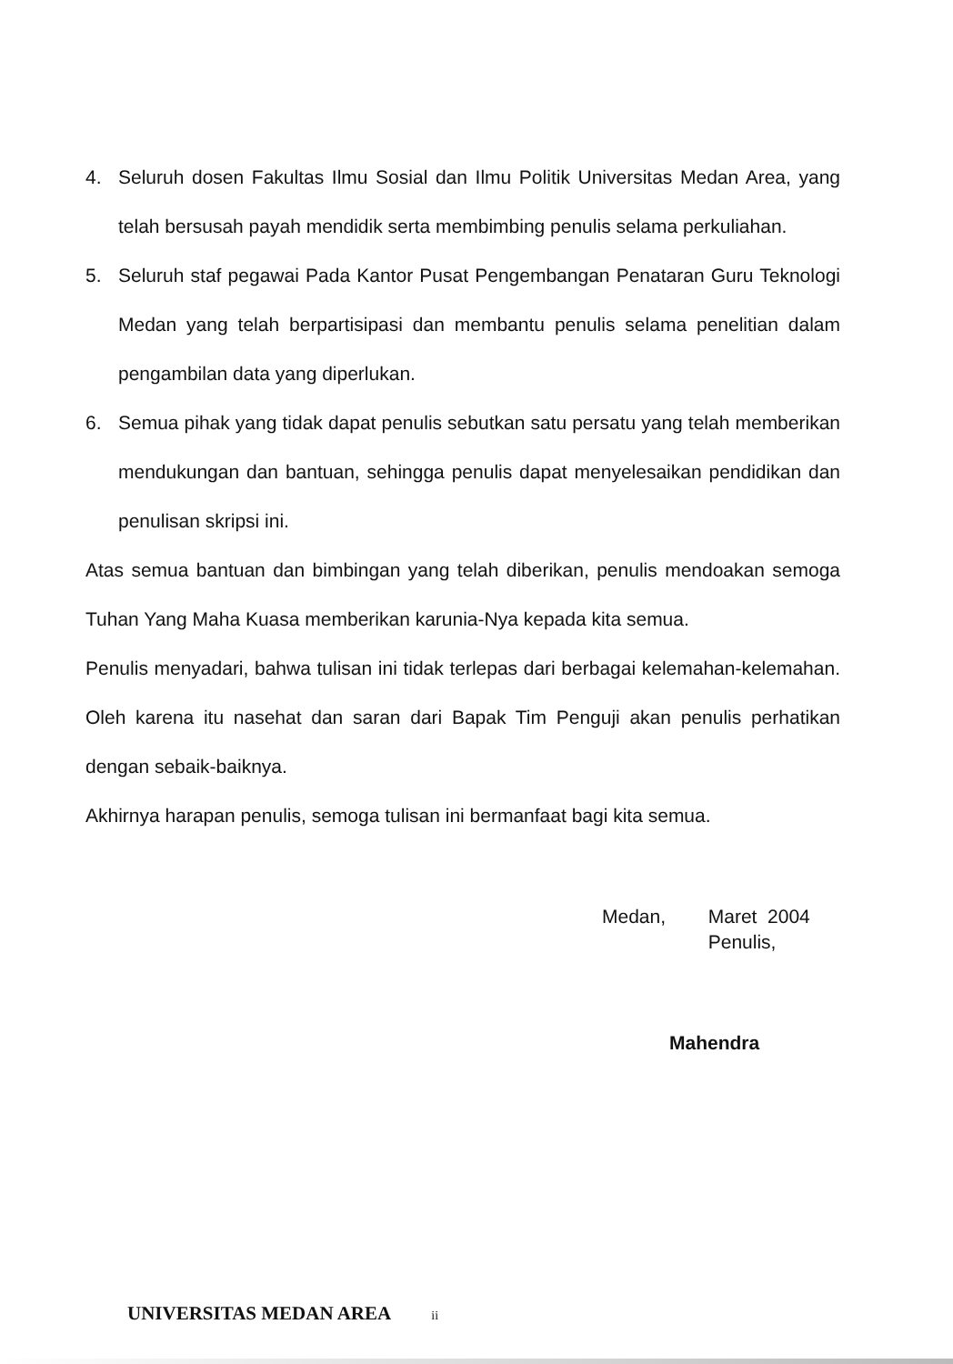4. Seluruh dosen Fakultas Ilmu Sosial dan Ilmu Politik Universitas Medan Area, yang telah bersusah payah mendidik serta membimbing penulis selama perkuliahan.
5. Seluruh staf pegawai Pada Kantor Pusat Pengembangan Penataran Guru Teknologi Medan yang telah berpartisipasi dan membantu penulis selama penelitian dalam pengambilan data yang diperlukan.
6. Semua pihak yang tidak dapat penulis sebutkan satu persatu yang telah memberikan mendukungan dan bantuan, sehingga penulis dapat menyelesaikan pendidikan dan penulisan skripsi ini.
Atas semua bantuan dan bimbingan yang telah diberikan, penulis mendoakan semoga Tuhan Yang Maha Kuasa memberikan karunia-Nya kepada kita semua.
Penulis menyadari, bahwa tulisan ini tidak terlepas dari berbagai kelemahan-kelemahan. Oleh karena itu nasehat dan saran dari Bapak Tim Penguji akan penulis perhatikan dengan sebaik-baiknya.
Akhirnya harapan penulis, semoga tulisan ini bermanfaat bagi kita semua.
Medan, Maret 2004
Penulis,
Mahendra
UNIVERSITAS MEDAN AREA ii